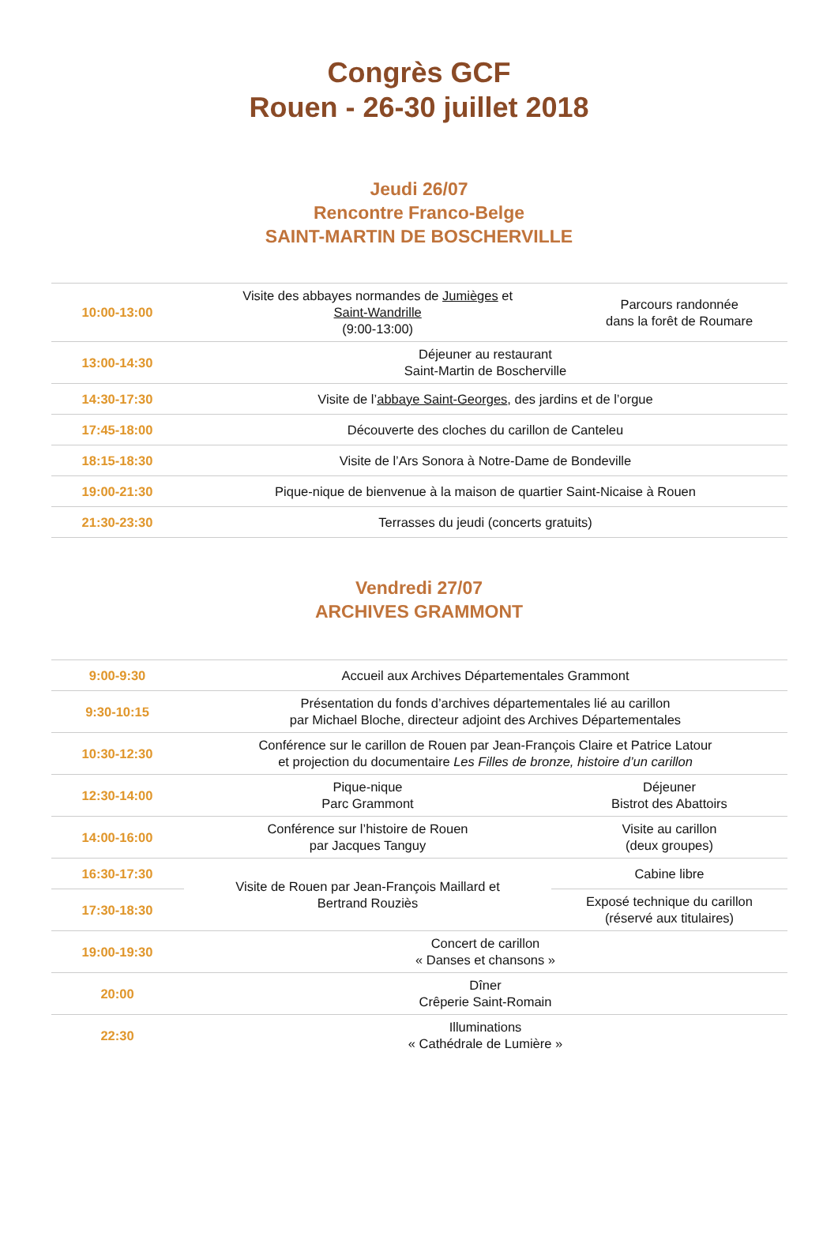Congrès GCF
Rouen - 26-30 juillet 2018
Jeudi 26/07
Rencontre Franco-Belge
SAINT-MARTIN DE BOSCHERVILLE
| 10:00-13:00 | Visite des abbayes normandes de Jumièges et Saint-Wandrille (9:00-13:00) | Parcours randonnée dans la forêt de Roumare |
| 13:00-14:30 | Déjeuner au restaurant Saint-Martin de Boscherville | |
| 14:30-17:30 | Visite de l’ abbaye Saint-Georges , des jardins et de l’orgue | |
| 17:45-18:00 | Découverte des cloches du carillon de Canteleu | |
| 18:15-18:30 | Visite de l’Ars Sonora à Notre-Dame de Bondeville | |
| 19:00-21:30 | Pique-nique de bienvenue à la maison de quartier Saint-Nicaise à Rouen | |
| 21:30-23:30 | Terrasses du jeudi (concerts gratuits) | |
Vendredi 27/07
ARCHIVES GRAMMONT
| 9:00-9:30 | Accueil aux Archives Départementales Grammont | |
| 9:30-10:15 | Présentation du fonds d’archives départementales lié au carillon par Michael Bloche, directeur adjoint des Archives Départementales | |
| 10:30-12:30 | Conférence sur le carillon de Rouen par Jean-François Claire et Patrice Latour et projection du documentaire Les Filles de bronze, histoire d’un carillon | |
| 12:30-14:00 | Pique-nique Parc Grammont | Déjeuner Bistrot des Abattoirs |
| 14:00-16:00 | Conférence sur l’histoire de Rouen par Jacques Tanguy | Visite au carillon (deux groupes) |
| 16:30-17:30 | Visite de Rouen par Jean-François Maillard et Bertrand Rouziès | Cabine libre |
| 17:30-18:30 | | Exposé technique du carillon (réservé aux titulaires) |
| 19:00-19:30 | Concert de carillon « Danses et chansons » | |
| 20:00 | Dîner Crêperie Saint-Romain | |
| 22:30 | Illuminations « Cathédrale de Lumière » | |